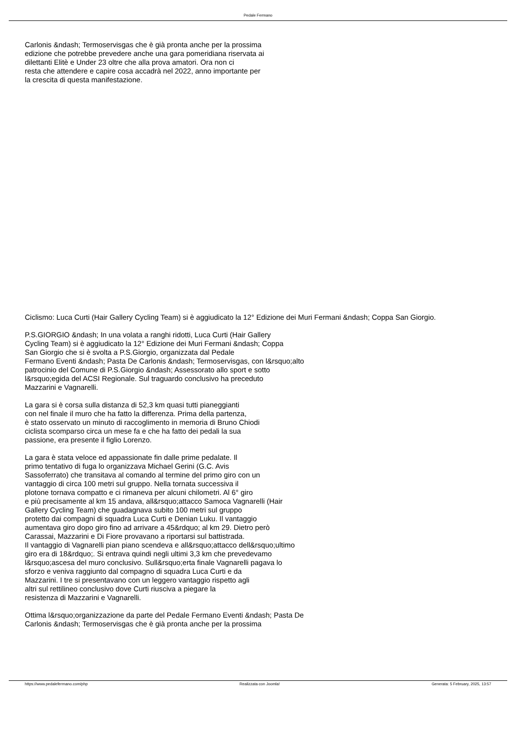Pedale Fermano
Carlonis &ndash; Termoservisgas che è già pronta anche per la prossima
edizione che potrebbe prevedere anche una gara pomeridiana riservata ai
dilettanti Elitè e Under 23 oltre che alla prova amatori. Ora non ci
resta che attendere e capire cosa accadrà nel 2022, anno importante per
la crescita di questa manifestazione.
Ciclismo: Luca Curti (Hair Gallery Cycling Team) si è aggiudicato la 12° Edizione dei Muri Fermani &ndash; Coppa San Giorgio.
P.S.GIORGIO &ndash; In una volata a ranghi ridotti, Luca Curti (Hair Gallery
Cycling Team) si è aggiudicato la 12° Edizione dei Muri Fermani &ndash; Coppa
San Giorgio che si è svolta a P.S.Giorgio, organizzata dal Pedale
Fermano Eventi &ndash; Pasta De Carlonis &ndash; Termoservisgas, con l&rsquo;alto
patrocinio del Comune di P.S.Giorgio &ndash; Assessorato allo sport e sotto
l&rsquo;egida del ACSI Regionale. Sul traguardo conclusivo ha preceduto
Mazzarini e Vagnarelli.
La gara si è corsa sulla distanza di 52,3 km quasi tutti pianeggianti
con nel finale il muro che ha fatto la differenza. Prima della partenza,
è stato osservato un minuto di raccoglimento in memoria di Bruno Chiodi
ciclista scomparso circa un mese fa e che ha fatto dei pedali la sua
passione, era presente il figlio Lorenzo.
La gara è stata veloce ed appassionate fin dalle prime pedalate. Il
primo tentativo di fuga lo organizzava Michael Gerini (G.C. Avis
Sassoferrato) che transitava al comando al termine del primo giro con un
vantaggio di circa 100 metri sul gruppo. Nella tornata successiva il
plotone tornava compatto e ci rimaneva per alcuni chilometri. Al 6° giro
e più precisamente al km 15 andava, all&rsquo;attacco Samoca Vagnarelli (Hair
Gallery Cycling Team) che guadagnava subito 100 metri sul gruppo
protetto dai compagni di squadra Luca Curti e Denian Luku. Il vantaggio
aumentava giro dopo giro fino ad arrivare a 45&rdquo; al km 29. Dietro però
Carassai, Mazzarini e Di Fiore provavano a riportarsi sul battistrada.
Il vantaggio di Vagnarelli pian piano scendeva e all&rsquo;attacco dell&rsquo;ultimo
giro era di 18&rdquo;. Si entrava quindi negli ultimi 3,3 km che prevedevamo
l&rsquo;ascesa del muro conclusivo. Sull&rsquo;erta finale Vagnarelli pagava lo
sforzo e veniva raggiunto dal compagno di squadra Luca Curti e da
Mazzarini. I tre si presentavano con un leggero vantaggio rispetto agli
altri sul rettilineo conclusivo dove Curti riusciva a piegare la
resistenza di Mazzarini e Vagnarelli.
Ottima l&rsquo;organizzazione da parte del Pedale Fermano Eventi &ndash; Pasta De
Carlonis &ndash; Termoservisgas che è già pronta anche per la prossima
https://www.pedalefermano.com/php Realizzata con Joomla! Generata: 5 February, 2025, 13:57